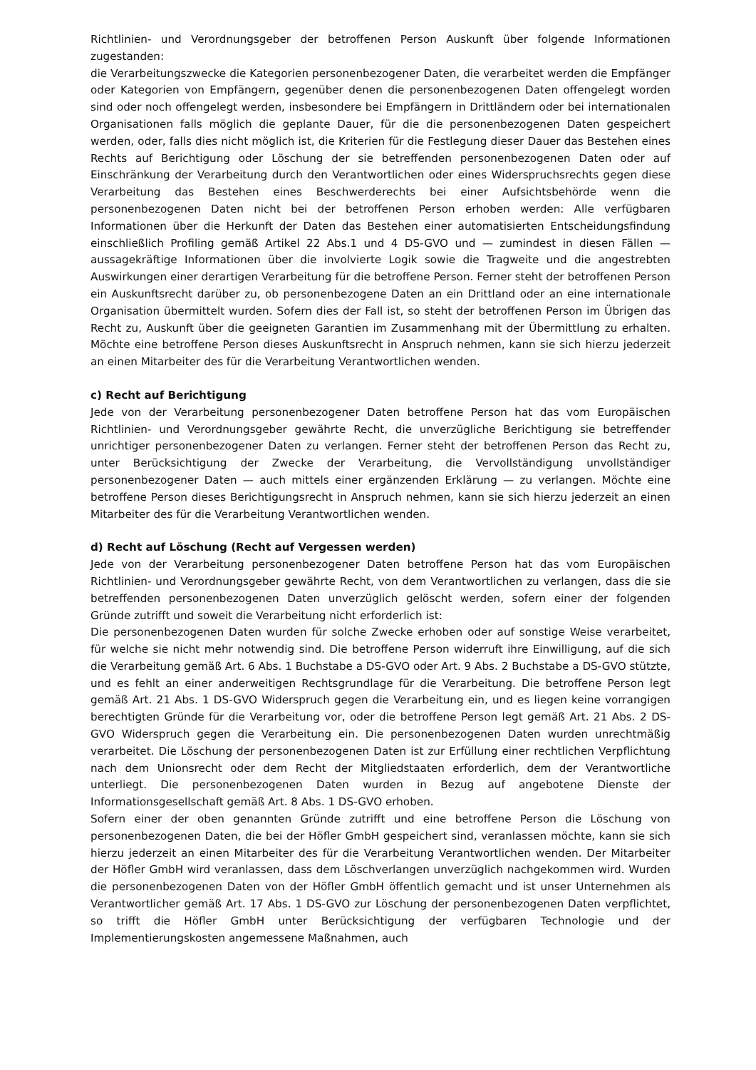Richtlinien- und Verordnungsgeber der betroffenen Person Auskunft über folgende Informationen zugestanden:
die Verarbeitungszwecke die Kategorien personenbezogener Daten, die verarbeitet werden die Empfänger oder Kategorien von Empfängern, gegenüber denen die personenbezogenen Daten offengelegt worden sind oder noch offengelegt werden, insbesondere bei Empfängern in Drittländern oder bei internationalen Organisationen falls möglich die geplante Dauer, für die die personenbezogenen Daten gespeichert werden, oder, falls dies nicht möglich ist, die Kriterien für die Festlegung dieser Dauer das Bestehen eines Rechts auf Berichtigung oder Löschung der sie betreffenden personenbezogenen Daten oder auf Einschränkung der Verarbeitung durch den Verantwortlichen oder eines Widerspruchsrechts gegen diese Verarbeitung das Bestehen eines Beschwerderechts bei einer Aufsichtsbehörde wenn die personenbezogenen Daten nicht bei der betroffenen Person erhoben werden: Alle verfügbaren Informationen über die Herkunft der Daten das Bestehen einer automatisierten Entscheidungsfindung einschließlich Profiling gemäß Artikel 22 Abs.1 und 4 DS-GVO und — zumindest in diesen Fällen — aussagekräftige Informationen über die involvierte Logik sowie die Tragweite und die angestrebten Auswirkungen einer derartigen Verarbeitung für die betroffene Person. Ferner steht der betroffenen Person ein Auskunftsrecht darüber zu, ob personenbezogene Daten an ein Drittland oder an eine internationale Organisation übermittelt wurden. Sofern dies der Fall ist, so steht der betroffenen Person im Übrigen das Recht zu, Auskunft über die geeigneten Garantien im Zusammenhang mit der Übermittlung zu erhalten. Möchte eine betroffene Person dieses Auskunftsrecht in Anspruch nehmen, kann sie sich hierzu jederzeit an einen Mitarbeiter des für die Verarbeitung Verantwortlichen wenden.
c) Recht auf Berichtigung
Jede von der Verarbeitung personenbezogener Daten betroffene Person hat das vom Europäischen Richtlinien- und Verordnungsgeber gewährte Recht, die unverzügliche Berichtigung sie betreffender unrichtiger personenbezogener Daten zu verlangen. Ferner steht der betroffenen Person das Recht zu, unter Berücksichtigung der Zwecke der Verarbeitung, die Vervollständigung unvollständiger personenbezogener Daten — auch mittels einer ergänzenden Erklärung — zu verlangen. Möchte eine betroffene Person dieses Berichtigungsrecht in Anspruch nehmen, kann sie sich hierzu jederzeit an einen Mitarbeiter des für die Verarbeitung Verantwortlichen wenden.
d) Recht auf Löschung (Recht auf Vergessen werden)
Jede von der Verarbeitung personenbezogener Daten betroffene Person hat das vom Europäischen Richtlinien- und Verordnungsgeber gewährte Recht, von dem Verantwortlichen zu verlangen, dass die sie betreffenden personenbezogenen Daten unverzüglich gelöscht werden, sofern einer der folgenden Gründe zutrifft und soweit die Verarbeitung nicht erforderlich ist:
Die personenbezogenen Daten wurden für solche Zwecke erhoben oder auf sonstige Weise verarbeitet, für welche sie nicht mehr notwendig sind. Die betroffene Person widerruft ihre Einwilligung, auf die sich die Verarbeitung gemäß Art. 6 Abs. 1 Buchstabe a DS-GVO oder Art. 9 Abs. 2 Buchstabe a DS-GVO stützte, und es fehlt an einer anderweitigen Rechtsgrundlage für die Verarbeitung. Die betroffene Person legt gemäß Art. 21 Abs. 1 DS-GVO Widerspruch gegen die Verarbeitung ein, und es liegen keine vorrangigen berechtigten Gründe für die Verarbeitung vor, oder die betroffene Person legt gemäß Art. 21 Abs. 2 DS-GVO Widerspruch gegen die Verarbeitung ein. Die personenbezogenen Daten wurden unrechtmäßig verarbeitet. Die Löschung der personenbezogenen Daten ist zur Erfüllung einer rechtlichen Verpflichtung nach dem Unionsrecht oder dem Recht der Mitgliedstaaten erforderlich, dem der Verantwortliche unterliegt. Die personenbezogenen Daten wurden in Bezug auf angebotene Dienste der Informationsgesellschaft gemäß Art. 8 Abs. 1 DS-GVO erhoben.
Sofern einer der oben genannten Gründe zutrifft und eine betroffene Person die Löschung von personenbezogenen Daten, die bei der Höfler GmbH gespeichert sind, veranlassen möchte, kann sie sich hierzu jederzeit an einen Mitarbeiter des für die Verarbeitung Verantwortlichen wenden. Der Mitarbeiter der Höfler GmbH wird veranlassen, dass dem Löschverlangen unverzüglich nachgekommen wird. Wurden die personenbezogenen Daten von der Höfler GmbH öffentlich gemacht und ist unser Unternehmen als Verantwortlicher gemäß Art. 17 Abs. 1 DS-GVO zur Löschung der personenbezogenen Daten verpflichtet, so trifft die Höfler GmbH unter Berücksichtigung der verfügbaren Technologie und der Implementierungskosten angemessene Maßnahmen, auch